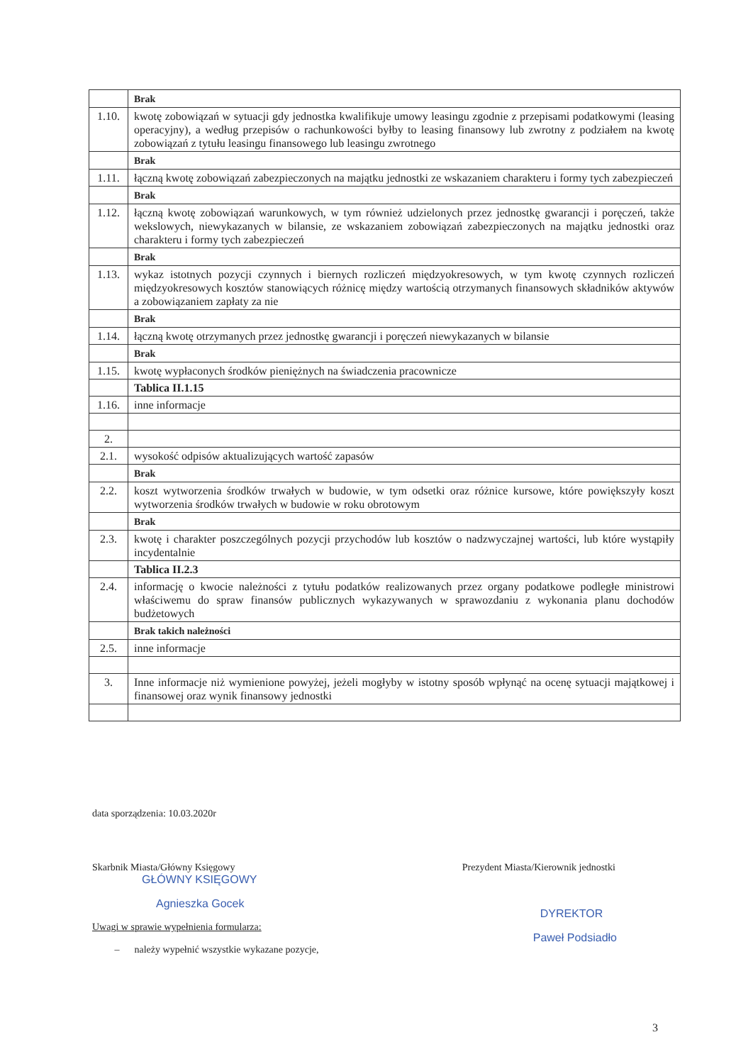| | Brak |
| 1.10. | kwotę zobowiązań w sytuacji gdy jednostka kwalifikuje umowy leasingu zgodnie z przepisami podatkowymi (leasing operacyjny), a według przepisów o rachunkowości byłby to leasing finansowy lub zwrotny z podziałem na kwotę zobowiązań z tytułu leasingu finansowego lub leasingu zwrotnego |
| | Brak |
| 1.11. | łączną kwotę zobowiązań zabezpieczonych na majątku jednostki ze wskazaniem charakteru i formy tych zabezpieczeń |
| | Brak |
| 1.12. | łączną kwotę zobowiązań warunkowych, w tym również udzielonych przez jednostkę gwarancji i poręczeń, także wekslowych, niewykazanych w bilansie, ze wskazaniem zobowiązań zabezpieczonych na majątku jednostki oraz charakteru i formy tych zabezpieczeń |
| | Brak |
| 1.13. | wykaz istotnych pozycji czynnych i biernych rozliczeń międzyokresowych, w tym kwotę czynnych rozliczeń międzyokresowych kosztów stanowiących różnicę między wartością otrzymanych finansowych składników aktywów a zobowiązaniem zapłaty za nie |
| | Brak |
| 1.14. | łączną kwotę otrzymanych przez jednostkę gwarancji i poręczeń niewykazanych w bilansie |
| | Brak |
| 1.15. | kwotę wypłaconych środków pieniężnych na świadczenia pracownicze |
| | Tablica II.1.15 |
| 1.16. | inne informacje |
| 2. | |
| 2.1. | wysokość odpisów aktualizujących wartość zapasów |
| | Brak |
| 2.2. | koszt wytworzenia środków trwałych w budowie, w tym odsetki oraz różnice kursowe, które powiększyły koszt wytworzenia środków trwałych w budowie w roku obrotowym |
| | Brak |
| 2.3. | kwotę i charakter poszczególnych pozycji przychodów lub kosztów o nadzwyczajnej wartości, lub które wystąpiły incydentalnie |
| | Tablica II.2.3 |
| 2.4. | informację o kwocie należności z tytułu podatków realizowanych przez organy podatkowe podległe ministrowi właściwemu do spraw finansów publicznych wykazywanych w sprawozdaniu z wykonania planu dochodów budżetowych |
| | Brak takich należności |
| 2.5. | inne informacje |
| 3. | Inne informacje niż wymienione powyżej, jeżeli mogłyby w istotny sposób wpłynąć na ocenę sytuacji majątkowej i finansowej oraz wynik finansowy jednostki |
data sporządzenia: 10.03.2020r
Skarbnik Miasta/Główny Księgowy
GŁÓWNY KSIĘGOWY
Agnieszka Gocek
Uwagi w sprawie wypełnienia formularza:
– należy wypełnić wszystkie wykazane pozycje,
Prezydent Miasta/Kierownik jednostki
DYREKTOR
Paweł Podsiadło
3